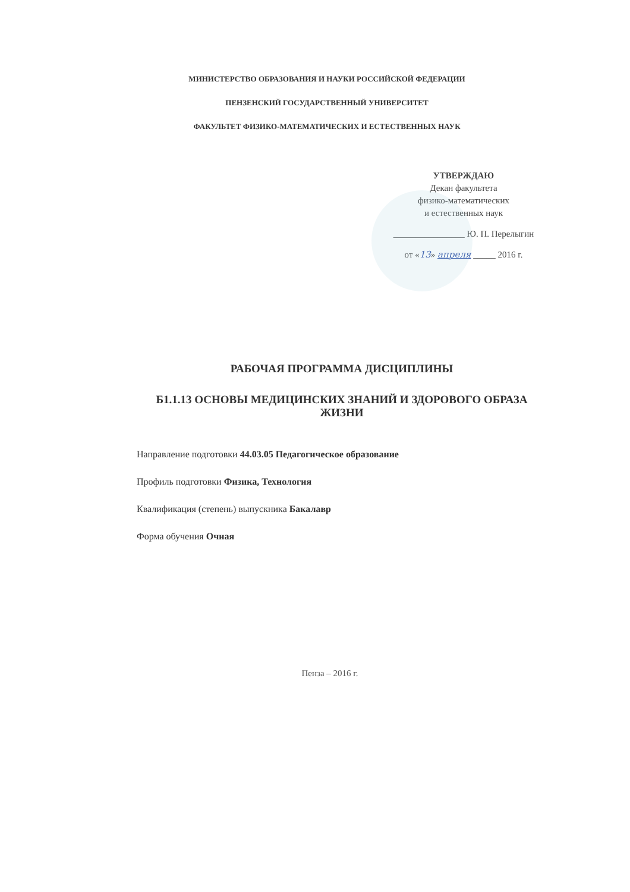МИНИСТЕРСТВО ОБРАЗОВАНИЯ И НАУКИ РОССИЙСКОЙ ФЕДЕРАЦИИ
ПЕНЗЕНСКИЙ ГОСУДАРСТВЕННЫЙ УНИВЕРСИТЕТ
ФАКУЛЬТЕТ ФИЗИКО-МАТЕМАТИЧЕСКИХ И ЕСТЕСТВЕННЫХ НАУК
УТВЕРЖДАЮ
Декан факультета
физико-математических
и естественных наук
________________ Ю. П. Перелыгин
от «13» апреля _____ 2016 г.
РАБОЧАЯ ПРОГРАММА ДИСЦИПЛИНЫ
Б1.1.13 ОСНОВЫ МЕДИЦИНСКИХ ЗНАНИЙ И ЗДОРОВОГО ОБРАЗА
ЖИЗНИ
Направление подготовки 44.03.05 Педагогическое образование
Профиль подготовки Физика, Технология
Квалификация (степень) выпускника Бакалавр
Форма обучения Очная
Пенза – 2016 г.